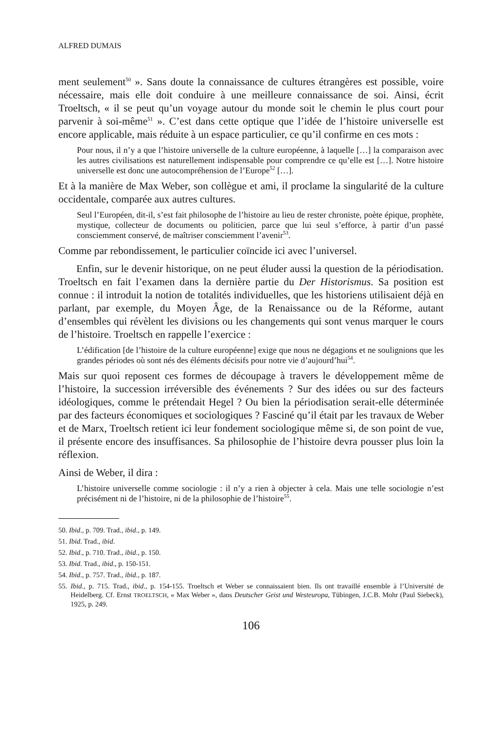ALFRED DUMAIS
ment seulement<sup>50</sup> ». Sans doute la connaissance de cultures étrangères est possible, voire nécessaire, mais elle doit conduire à une meilleure connaissance de soi. Ainsi, écrit Troeltsch, « il se peut qu’un voyage autour du monde soit le chemin le plus court pour parvenir à soi-même<sup>51</sup> ». C’est dans cette optique que l’idée de l’histoire universelle est encore applicable, mais réduite à un espace particulier, ce qu’il confirme en ces mots :
Pour nous, il n’y a que l’histoire universelle de la culture européenne, à laquelle […] la comparaison avec les autres civilisations est naturellement indispensable pour comprendre ce qu’elle est […]. Notre histoire universelle est donc une autocompréhension de l’Europe<sup>52</sup> […].
Et à la manière de Max Weber, son collègue et ami, il proclame la singularité de la culture occidentale, comparée aux autres cultures.
Seul l’Européen, dit-il, s’est fait philosophe de l’histoire au lieu de rester chroniste, poète épique, prophète, mystique, collecteur de documents ou politicien, parce que lui seul s’efforce, à partir d’un passé consciemment conservé, de maîtriser consciemment l’avenir<sup>53</sup>.
Comme par rebondissement, le particulier coïncide ici avec l’universel.
Enfin, sur le devenir historique, on ne peut éluder aussi la question de la périodisation. Troeltsch en fait l’examen dans la dernière partie du Der Historismus. Sa position est connue : il introduit la notion de totalités individuelles, que les historiens utilisaient déjà en parlant, par exemple, du Moyen Âge, de la Renaissance ou de la Réforme, autant d’ensembles qui révèlent les divisions ou les changements qui sont venus marquer le cours de l’histoire. Troeltsch en rappelle l’exercice :
L’édification [de l’histoire de la culture européenne] exige que nous ne dégagions et ne soulignions que les grandes périodes où sont nés des éléments décisifs pour notre vie d’aujourd’hui<sup>54</sup>.
Mais sur quoi reposent ces formes de découpage à travers le développement même de l’histoire, la succession irréversible des événements ? Sur des idées ou sur des facteurs idéologiques, comme le prétendait Hegel ? Ou bien la périodisation serait-elle déterminée par des facteurs économiques et sociologiques ? Fasciné qu’il était par les travaux de Weber et de Marx, Troeltsch retient ici leur fondement sociologique même si, de son point de vue, il présente encore des insuffisances. Sa philosophie de l’histoire devra pousser plus loin la réflexion.
Ainsi de Weber, il dira :
L’histoire universelle comme sociologie : il n’y a rien à objecter à cela. Mais une telle sociologie n’est précisément ni de l’histoire, ni de la philosophie de l’histoire<sup>55</sup>.
50. Ibid., p. 709. Trad., ibid., p. 149.
51. Ibid. Trad., ibid.
52. Ibid., p. 710. Trad., ibid., p. 150.
53. Ibid. Trad., ibid., p. 150-151.
54. Ibid., p. 757. Trad., ibid., p. 187.
55. Ibid., p. 715. Trad., ibid., p. 154-155. Troeltsch et Weber se connaissaient bien. Ils ont travaillé ensemble à l’Université de Heidelberg. Cf. Ernst TROELTSCH, « Max Weber », dans Deutscher Geist und Westeuropa, Tübingen, J.C.B. Mohr (Paul Siebeck), 1925, p. 249.
106